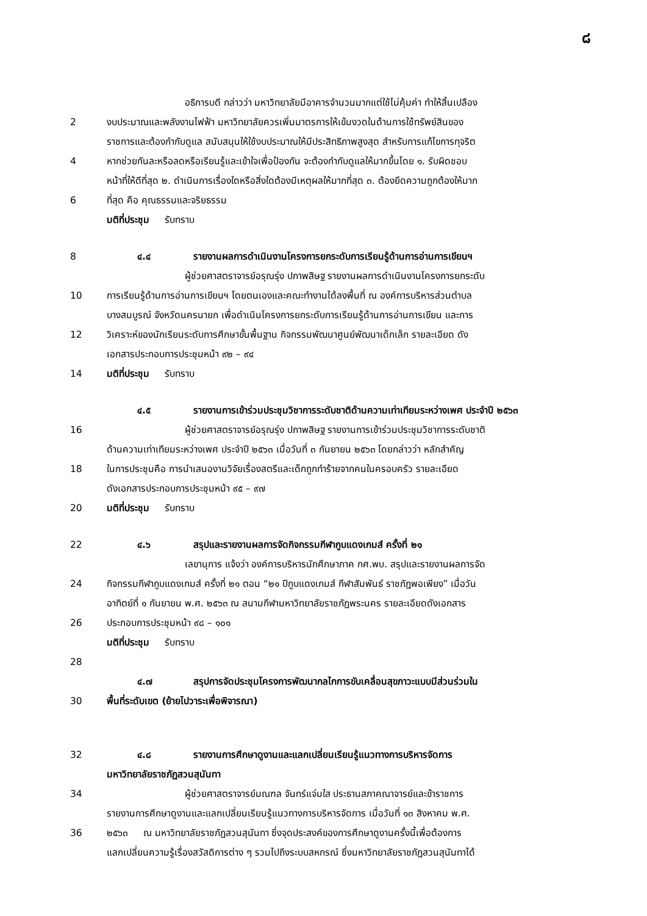๘
อธิการบดี กล่าวว่า มหาวิทยาลัยมีอาคารจำนวนมากแต่ใช้ไม่คุ้มค่า ทำให้สิ้นเปลือง
2 งบประมาณและพลังงานไฟฟ้า มหาวิทยาลัยควรเพิ่มมาตรการให้เข้มงวดในด้านการใช้ทรัพย์สินของ
ราชการและต้องกำกับดูแล สนับสนุนให้ใช้งบประมาณให้มีประสิทธิภาพสูงสุด สำหรับการแก้ไขการทุจริต
4 หากช่วยกันละหรือลดหรือเรียนรู้และเข้าใจเพื่อป้องกัน จะต้องกำกับดูแลให้มากขึ้นโดย ๑. รับผิดชอบ
หน้าที่ให้ดีที่สุด ๒. ดำเนินการเรื่องใดหรือสิ่งใดต้องมีเหตุผลให้มากที่สุด ๓. ต้องยึดความถูกต้องให้มาก
6 ที่สุด คือ คุณธรรมและจริยธรรม
มติที่ประชุม รับทราบ
8 ๔.๔ รายงานผลการดำเนินงานโครงการยกระดับการเรียนรู้ด้านการอ่านการเขียนฯ
ผู้ช่วยศาสตราจารย์อรุณรุ่ง ปภาพสิษฐ รายงานผลการดำเนินงานโครงการยกระดับ
10 การเรียนรู้ด้านการอ่านการเขียนฯ โดยตนเองและคณะทำงานได้ลงพื้นที่ ณ องค์การบริหารส่วนตำบล
บางสมบูรณ์ จังหวัดนครนายก เพื่อดำเนินโครงการยกระดับการเรียนรู้ด้านการอ่านการเขียน และการ
12 วิเคราะห์ของนักเรียนระดับการศึกษาขั้นพื้นฐาน กิจกรรมพัฒนาศูนย์พัฒนาเด็กเล็ก รายละเอียด ดัง
เอกสารประกอบการประชุมหน้า ๙๒ – ๙๔
14 มติที่ประชุม รับทราบ
๔.๕ รายงานการเข้าร่วมประชุมวิชาการระดับชาติด้านความเท่าเทียมระหว่างเพศ ประจำปี ๒๕๖๓
16 ผู้ช่วยศาสตราจารย์อรุณรุ่ง ปภาพสิษฐ รายงานการเข้าร่วมประชุมวิชาการระดับชาติ
ด้านความเท่าเทียมระหว่างเพศ ประจำปี ๒๕๖๓ เมื่อวันที่ ๓ กันยายน ๒๕๖๓ โดยกล่าวว่า หลักสำคัญ
18 ในการประชุมคือ การนำเสนองานวิจัยเรื่องสตรีและเด็กถูกทำร้ายจากคนในครอบครัว รายละเอียด
ดังเอกสารประกอบการประชุมหน้า ๙๕ – ๙๗
20 มติที่ประชุม รับทราบ
22 ๔.๖ สรุปและรายงานผลการจัดกิจกรรมกีฬากูบแดงเกมส์ ครั้งที่ ๒๑
เลขานุการ แจ้งว่า องค์การบริหารนักศึกษาภาค กศ.พบ. สรุปและรายงานผลการจัด
24 กิจกรรมกีฬากูบแดงเกมส์ ครั้งที่ ๒๑ ตอน “๒๑ ปีกูบแดงเกมส์ กีฬาสัมพันธ์ ราชภัฏพอเพียง” เมื่อวัน
อาทิตย์ที่ ๑ กันยายน พ.ศ. ๒๕๖๓ ณ สนามกีฬามหาวิทยาลัยราชภัฏพระนคร รายละเอียดดังเอกสาร
26 ประกอบการประชุมหน้า ๙๘ – ๑๐๑
มติที่ประชุม รับทราบ
28
๔.๗ สรุปการจัดประชุมโครงการพัฒนากลไกการขับเคลื่อนสุขภาวะแบบมีส่วนร่วมใน
30 พื้นที่ระดับเขต (ย้ายไปวาระเพื่อพิจารณา)
32 ๔.๘ รายงานการศึกษาดูงานและแลกเปลี่ยนเรียนรู้แนวทางการบริหารจัดการ
มหาวิทยาลัยราชภัฏสวนสุนันทา
34 ผู้ช่วยศาสตราจารย์มณฑล จันทร์แจ่มใส ประธานสภาคณาจารย์และข้าราชการ
รายงานการศึกษาดูงานและแลกเปลี่ยนเรียนรู้แนวทางการบริหารจัดการ เมื่อวันที่ ๑๓ สิงหาคม พ.ศ.
36 ๒๕๖๓ ณ มหาวิทยาลัยราชภัฏสวนสุนันทา ซึ่งจุดประสงค์ของการศึกษาดูงานครั้งนี้เพื่อต้องการ
แลกเปลี่ยนความรู้เรื่องสวัสดิการต่าง ๆ รวมไปถึงระบบสหกรณ์ ซึ่งมหาวิทยาลัยราชภัฏสวนสุนันทาได้